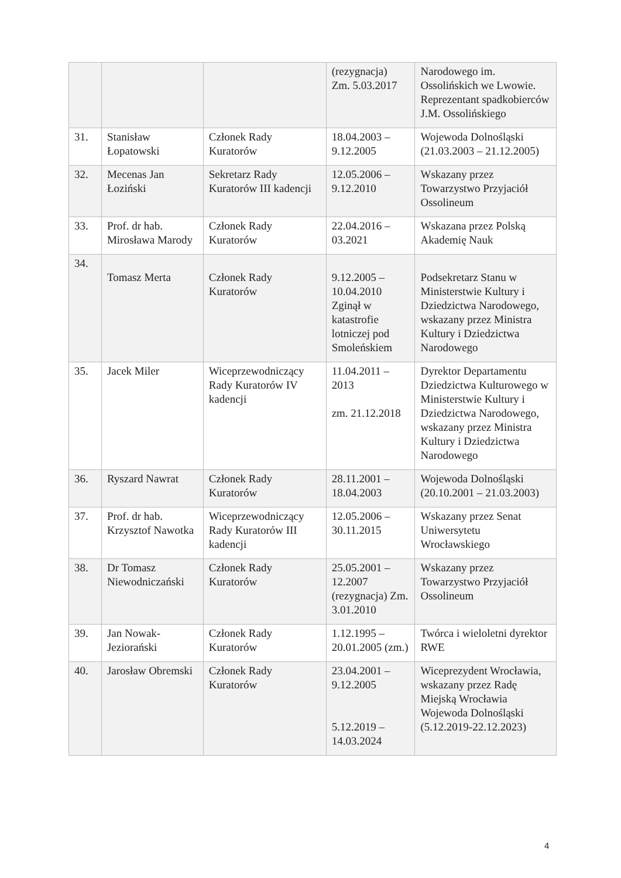| | | | (rezygnacja) Zm. 5.03.2017 | Narodowego im. Ossolińskich we Lwowie. Reprezentant spadkobierców J.M. Ossolińskiego |
| 31. | Stanisław Łopatowski | Członek Rady Kuratorów | 18.04.2003 – 9.12.2005 | Wojewoda Dolnośląski (21.03.2003 – 21.12.2005) |
| 32. | Mecenas Jan Łoziński | Sekretarz Rady Kuratorów III kadencji | 12.05.2006 – 9.12.2010 | Wskazany przez Towarzystwo Przyjaciół Ossolineum |
| 33. | Prof. dr hab. Mirosława Marody | Członek Rady Kuratorów | 22.04.2016 – 03.2021 | Wskazana przez Polską Akademię Nauk |
| 34. | Tomasz Merta | Członek Rady Kuratorów | 9.12.2005 – 10.04.2010 Zginął w katastrofie lotniczej pod Smoleńskiem | Podsekretarz Stanu w Ministerstwie Kultury i Dziedzictwa Narodowego, wskazany przez Ministra Kultury i Dziedzictwa Narodowego |
| 35. | Jacek Miler | Wiceprzewodniczący Rady Kuratorów IV kadencji | 11.04.2011 – 2013 zm. 21.12.2018 | Dyrektor Departamentu Dziedzictwa Kulturowego w Ministerstwie Kultury i Dziedzictwa Narodowego, wskazany przez Ministra Kultury i Dziedzictwa Narodowego |
| 36. | Ryszard Nawrat | Członek Rady Kuratorów | 28.11.2001 – 18.04.2003 | Wojewoda Dolnośląski (20.10.2001 – 21.03.2003) |
| 37. | Prof. dr hab. Krzysztof Nawotka | Wiceprzewodniczący Rady Kuratorów III kadencji | 12.05.2006 – 30.11.2015 | Wskazany przez Senat Uniwersytetu Wrocławskiego |
| 38. | Dr Tomasz Niewodniczański | Członek Rady Kuratorów | 25.05.2001 – 12.2007 (rezygnacja) Zm. 3.01.2010 | Wskazany przez Towarzystwo Przyjaciół Ossolineum |
| 39. | Jan Nowak-Jeziorański | Członek Rady Kuratorów | 1.12.1995 – 20.01.2005 (zm.) | Twórca i wieloletni dyrektor RWE |
| 40. | Jarosław Obremski | Członek Rady Kuratorów | 23.04.2001 – 9.12.2005 5.12.2019 – 14.03.2024 | Wiceprezydent Wrocławia, wskazany przez Radę Miejską Wrocławia Wojewoda Dolnośląski (5.12.2019-22.12.2023) |
4